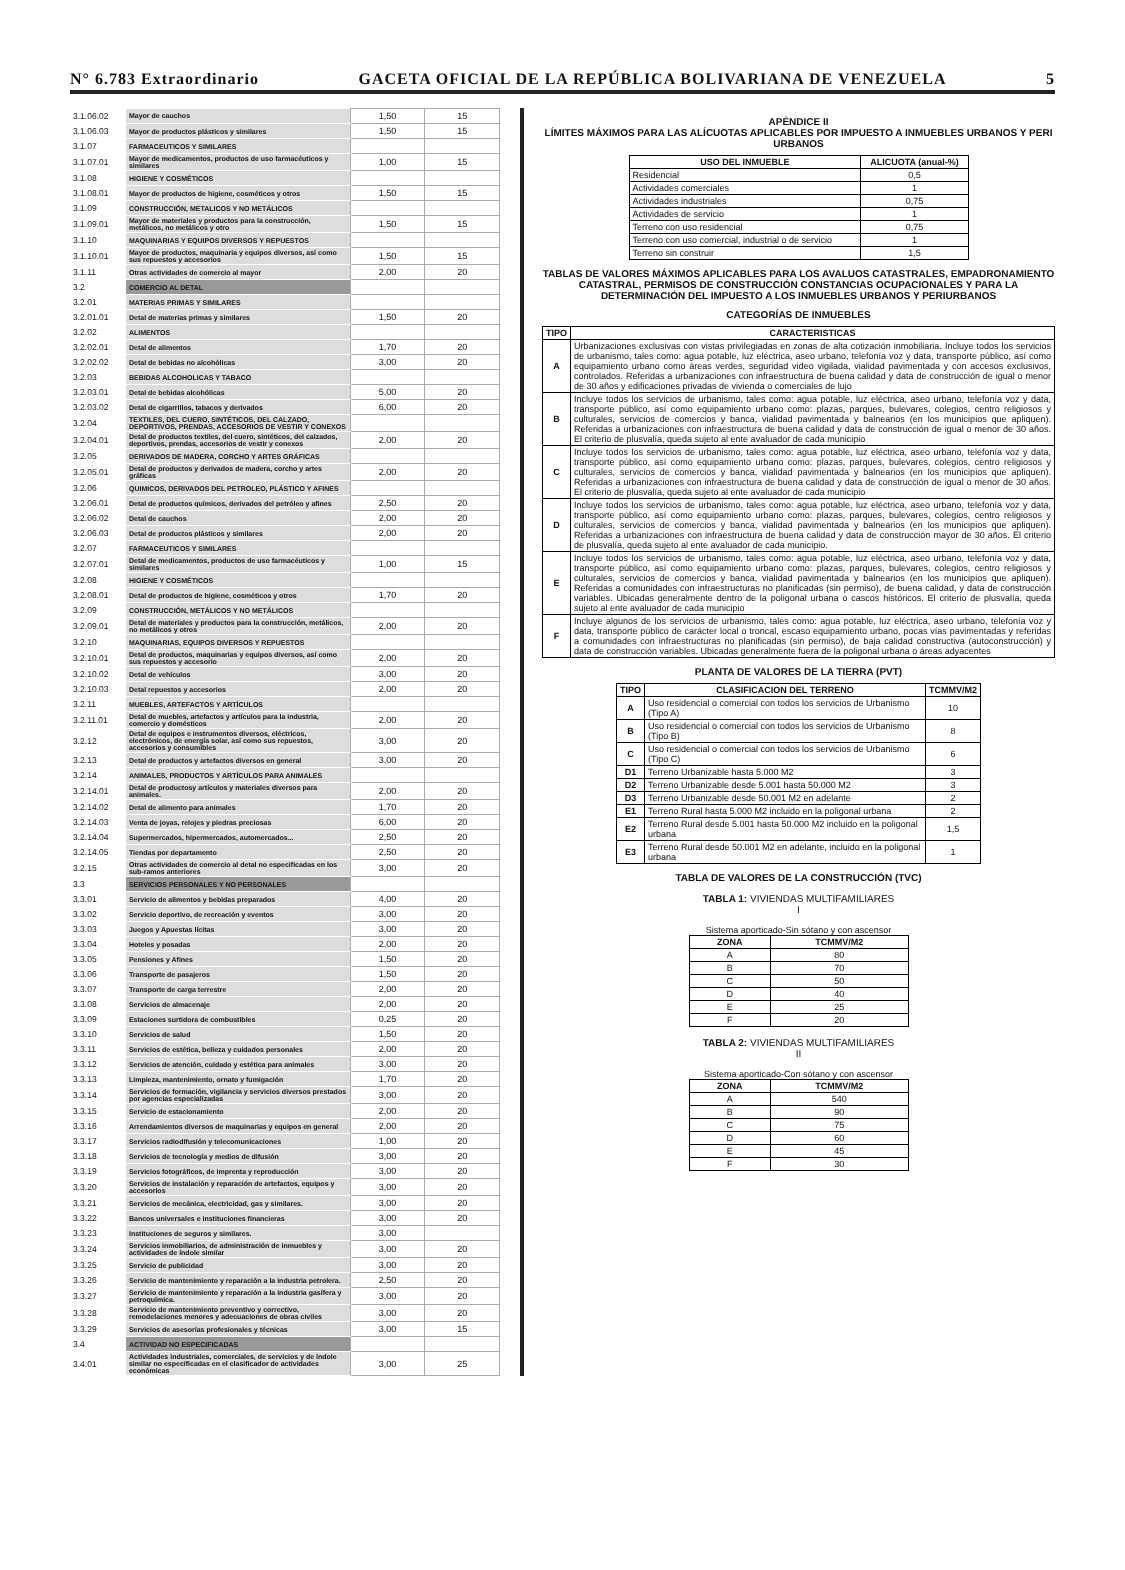N° 6.783 Extraordinario GACETA OFICIAL DE LA REPÚBLICA BOLIVARIANA DE VENEZUELA 5
| 3.1.06.02 | Mayor de cauchos | 1,50 | 15 |
| 3.1.06.03 | Mayor de productos plásticos y similares | 1,50 | 15 |
| 3.1.07 | FARMACEUTICOS Y SIMILARES | | |
| 3.1.07.01 | Mayor de medicamentos, productos de uso farmacéuticos y similares | 1,00 | 15 |
| 3.1.08 | HIGIENE Y COSMÉTICOS | | |
| 3.1.08.01 | Mayor de productos de higiene, cosméticos y otros | 1,50 | 15 |
| 3.1.09 | CONSTRUCCIÓN, METALICOS Y NO METÁLICOS | | |
| 3.1.09.01 | Mayor de materiales y productos para la construcción, metálicos, no metálicos y otro | 1,50 | 15 |
| 3.1.10 | MAQUINARIAS Y EQUIPOS DIVERSOS Y REPUESTOS | | |
| 3.1.10.01 | Mayor de productos, maquinaria y equipos diversos, así como sus repuestos y accesorios | 1,50 | 15 |
| 3.1.11 | Otras actividades de comercio al mayor | 2,00 | 20 |
| 3.2 | COMERCIO AL DETAL | | |
| 3.2.01 | MATERIAS PRIMAS Y SIMILARES | | |
| 3.2.01.01 | Detal de materias primas y similares | 1,50 | 20 |
| 3.2.02 | ALIMENTOS | | |
| 3.2.02.01 | Detal de alimentos | 1,70 | 20 |
| 3.2.02.02 | Detal de bebidas no alcohólicas | 3,00 | 20 |
| 3.2.03 | BEBIDAS ALCOHOLICAS Y TABACO | | |
| 3.2.03.01 | Detal de bebidas alcohólicas | 5,00 | 20 |
| 3.2.03.02 | Detal de cigarrillos, tabacos y derivados | 6,00 | 20 |
| 3.2.04 | TEXTILES, DEL CUERO, SINTÉTICOS, DEL CALZADO, DEPORTIVOS, PRENDAS, ACCESORIOS DE VESTIR Y CONEXOS | | |
| 3.2.04.01 | Detal de productos textiles, del cuero, sintéticos, del calzados, deportivos, prendas, accesorios de vestir y conexos | 2,00 | 20 |
| 3.2.05 | DERIVADOS DE MADERA, CORCHO Y ARTES GRÁFICAS | | |
| 3.2.05.01 | Detal de productos y derivados de madera, corcho y artes gráficas | 2,00 | 20 |
| 3.2.06 | QUIMICOS, DERIVADOS DEL PETROLEO, PLÁSTICO Y AFINES | | |
| 3.2.06.01 | Detal de productos químicos, derivados del petróleo y afines | 2,50 | 20 |
| 3.2.06.02 | Detal de cauchos | 2,00 | 20 |
| 3.2.06.03 | Detal de productos plásticos y similares | 2,00 | 20 |
| 3.2.07 | FARMACEUTICOS Y SIMILARES | | |
| 3.2.07.01 | Detal de medicamentos, productos de uso farmacéuticos y similares | 1,00 | 15 |
| 3.2.08 | HIGIENE Y COSMÉTICOS | | |
| 3.2.08.01 | Detal de productos de higiene, cosméticos y otros | 1,70 | 20 |
| 3.2.09 | CONSTRUCCIÓN, METÁLICOS Y NO METÁLICOS | | |
| 3.2.09.01 | Detal de materiales y productos para la construcción, metálicos, no metálicos y otros | 2,00 | 20 |
| 3.2.10 | MAQUINARIAS, EQUIPOS DIVERSOS Y REPUESTOS | | |
| 3.2.10.01 | Detal de productos, maquinarias y equipos diversos, así como sus repuestos y accesorio | 2,00 | 20 |
| 3.2.10.02 | Detal de vehículos | 3,00 | 20 |
| 3.2.10.03 | Detal repuestos y accesorios | 2,00 | 20 |
| 3.2.11 | MUEBLES, ARTEFACTOS Y ARTÍCULOS | | |
| 3.2.11.01 | Detal de muebles, artefactos y artículos para la industria, comercio y domésticos | 2,00 | 20 |
| 3.2.12 | Detal de equipos e instrumentos diversos, eléctricos, electrónicos, de energía solar, así como sus repuestos, accesorios y consumibles | 3,00 | 20 |
| 3.2.13 | Detal de productos y artefactos diversos en general | 3,00 | 20 |
| 3.2.14 | ANIMALES, PRODUCTOS Y ARTÍCULOS PARA ANIMALES | | |
| 3.2.14.01 | Detal de productosy artículos y materiales diversos para animales. | 2,00 | 20 |
| 3.2.14.02 | Detal de alimento para animales | 1,70 | 20 |
| 3.2.14.03 | Venta de joyas, relojes y piedras preciosas | 6,00 | 20 |
| 3.2.14.04 | Supermercados, hipermercados, automercados... | 2,50 | 20 |
| 3.2.14.05 | Tiendas por departamento | 2,50 | 20 |
| 3.2.15 | Otras actividades de comercio al detal no especificadas en los sub-ramos anteriores | 3,00 | 20 |
| 3.3 | SERVICIOS PERSONALES Y NO PERSONALES | | |
| 3.3.01 | Servicio de alimentos y bebidas preparados | 4,00 | 20 |
| 3.3.02 | Servicio deportivo, de recreación y eventos | 3,00 | 20 |
| 3.3.03 | Juegos y Apuestas lícitas | 3,00 | 20 |
| 3.3.04 | Hoteles y posadas | 2,00 | 20 |
| 3.3.05 | Pensiones y Afines | 1,50 | 20 |
| 3.3.06 | Transporte de pasajeros | 1,50 | 20 |
| 3.3.07 | Transporte de carga terrestre | 2,00 | 20 |
| 3.3.08 | Servicios de almacenaje | 2,00 | 20 |
| 3.3.09 | Estaciones surtidora de combustibles | 0,25 | 20 |
| 3.3.10 | Servicios de salud | 1,50 | 20 |
| 3.3.11 | Servicios de estética, belleza y cuidados personales | 2,00 | 20 |
| 3.3.12 | Servicios de atención, cuidado y estética para animales | 3,00 | 20 |
| 3.3.13 | Limpieza, mantenimiento, ornato y fumigación | 1,70 | 20 |
| 3.3.14 | Servicios de formación, vigilancia y servicios diversos prestados por agencias especializadas | 3,00 | 20 |
| 3.3.15 | Servicio de estacionamiento | 2,00 | 20 |
| 3.3.16 | Arrendamientos diversos de maquinarias y equipos en general | 2,00 | 20 |
| 3.3.17 | Servicios radiodifusión y telecomunicaciones | 1,00 | 20 |
| 3.3.18 | Servicios de tecnología y medios de difusión | 3,00 | 20 |
| 3.3.19 | Servicios fotográficos, de imprenta y reproducción | 3,00 | 20 |
| 3.3.20 | Servicios de instalación y reparación de artefactos, equipos y accesorios | 3,00 | 20 |
| 3.3.21 | Servicios de mecánica, electricidad, gas y similares. | 3,00 | 20 |
| 3.3.22 | Bancos universales e instituciones financieras | 3,00 | 20 |
| 3.3.23 | Instituciones de seguros y similares. | 3,00 | |
| 3.3.24 | Servicios inmobiliarios, de administración de inmuebles y actividades de índole similar | 3,00 | 20 |
| 3.3.25 | Servicio de publicidad | 3,00 | 20 |
| 3.3.26 | Servicio de mantenimiento y reparación a la industria petrolera. | 2,50 | 20 |
| 3.3.27 | Servicio de mantenimiento y reparación a la industria gasífera y petroquímica. | 3,00 | 20 |
| 3.3.28 | Servicio de mantenimiento preventivo y correctivo, remodelaciones menores y adecuaciones de obras civiles | 3,00 | 20 |
| 3.3.29 | Servicios de asesorías profesionales y técnicas | 3,00 | 15 |
| 3.4 | ACTIVIDAD NO ESPECIFICADAS | | |
| 3.4.01 | Actividades industriales, comerciales, de servicios y de índole similar no especificadas en el clasificador de actividades económicas | 3,00 | 25 |
APÉNDICE II
LÍMITES MÁXIMOS PARA LAS ALÍCUOTAS APLICABLES POR IMPUESTO A INMUEBLES URBANOS Y PERI URBANOS
| USO DEL INMUEBLE | ALICUOTA (anual-%) |
| --- | --- |
| Residencial | 0,5 |
| Actividades comerciales | 1 |
| Actividades industriales | 0,75 |
| Actividades de servicio | 1 |
| Terreno con uso residencial | 0,75 |
| Terreno con uso comercial, industrial o de servicio | 1 |
| Terreno sin construir | 1,5 |
TABLAS DE VALORES MÁXIMOS APLICABLES PARA LOS AVALUOS CATASTRALES, EMPADRONAMIENTO CATASTRAL, PERMISOS DE CONSTRUCCIÓN CONSTANCIAS OCUPACIONALES Y PARA LA DETERMINACIÓN DEL IMPUESTO A LOS INMUEBLES URBANOS Y PERIURBANOS
CATEGORÍAS DE INMUEBLES
| TIPO | CARACTERISTICAS |
| --- | --- |
| A | Urbanizaciones exclusivas con vistas privilegiadas en zonas de alta cotización inmobiliaria. Incluye todos los servicios de urbanismo, tales como: agua potable, luz eléctrica, aseo urbano, telefonía voz y data, transporte público, así como equipamiento urbano como áreas verdes, seguridad video vigilada, vialidad pavimentada y con accesos exclusivos, controlados. Referidas a urbanizaciones con infraestructura de buena calidad y data de construcción de igual o menor de 30 años y edificaciones privadas de vivienda o comerciales de lujo |
| B | Incluye todos los servicios de urbanismo, tales como: agua potable, luz eléctrica, aseo urbano, telefonía voz y data, transporte público, así como equipamiento urbano como: plazas, parques, bulevares, colegios, centro religiosos y culturales, servicios de comercios y banca, vialidad pavimentada y balnearios (en los municipios que apliquen). Referidas a urbanizaciones con infraestructura de buena calidad y data de construcción de igual o menor de 30 años. El criterio de plusvalía, queda sujeto al ente avaluador de cada municipio |
| C | Incluye todos los servicios de urbanismo, tales como: agua potable, luz eléctrica, aseo urbano, telefonía voz y data, transporte público, así como equipamiento urbano como: plazas, parques, bulevares, colegios, centro religiosos y culturales, servicios de comercios y banca, vialidad pavimentada y balnearios (en los municipios que apliquen). Referidas a urbanizaciones con infraestructura de buena calidad y data de construcción de igual o menor de 30 años. El criterio de plusvalía, queda sujeto al ente avaluador de cada municipio |
| D | Incluye todos los servicios de urbanismo, tales como: agua potable, luz eléctrica, aseo urbano, telefonía voz y data, transporte público, así como equipamiento urbano como: plazas, parques, bulevares, colegios, centro religiosos y culturales, servicios de comercios y banca, vialidad pavimentada y balnearios (en los municipios que apliquen). Referidas a urbanizaciones con infraestructura de buena calidad y data de construcción mayor de 30 años. El criterio de plusvalía, queda sujeto al ente avaluador de cada municipio. |
| E | Incluye todos los servicios de urbanismo, tales como: agua potable, luz eléctrica, aseo urbano, telefonía voz y data, transporte público, así como equipamiento urbano como: plazas, parques, bulevares, colegios, centro religiosos y culturales, servicios de comercios y banca, vialidad pavimentada y balnearios (en los municipios que apliquen). Referidas a comunidades con infraestructuras no planificadas (sin permiso), de buena calidad, y data de construcción variables. Ubicadas generalmente dentro de la poligonal urbana o cascos históricos. El criterio de plusvalía, queda sujeto al ente avaluador de cada municipio |
| F | Incluye algunos de los servicios de urbanismo, tales como: agua potable, luz eléctrica, aseo urbano, telefonía voz y data, transporte público de carácter local o troncal, escaso equipamiento urbano, pocas vías pavimentadas y referidas a comunidades con infraestructuras no planificadas (sin permiso), de baja calidad constructiva (autoconstrucción) y data de construcción variables. Ubicadas generalmente fuera de la poligonal urbana o áreas adyacentes |
PLANTA DE VALORES DE LA TIERRA (PVT)
| TIPO | CLASIFICACION DEL TERRENO | TCMMV/M2 |
| --- | --- | --- |
| A | Uso residencial o comercial con todos los servicios de Urbanismo (Tipo A) | 10 |
| B | Uso residencial o comercial con todos los servicios de Urbanismo (Tipo B) | 8 |
| C | Uso residencial o comercial con todos los servicios de Urbanismo (Tipo C) | 6 |
| D1 | Terreno Urbanizable hasta 5.000 M2 | 3 |
| D2 | Terreno Urbanizable desde 5.001 hasta 50.000 M2 | 3 |
| D3 | Terreno Urbanizable desde 50.001 M2 en adelante | 2 |
| E1 | Terreno Rural hasta 5.000 M2 incluido en la poligonal urbana | 2 |
| E2 | Terreno Rural desde 5.001 hasta 50.000 M2 incluido en la poligonal urbana | 1,5 |
| E3 | Terreno Rural desde 50.001 M2 en adelante, incluido en la poligonal urbana | 1 |
TABLA DE VALORES DE LA CONSTRUCCIÓN (TVC)
TABLA 1: VIVIENDAS MULTIFAMILIARES
I
Sistema aporticado-Sin sótano y con ascensor
| ZONA | TCMMV/M2 |
| --- | --- |
| A | 80 |
| B | 70 |
| C | 50 |
| D | 40 |
| E | 25 |
| F | 20 |
TABLA 2: VIVIENDAS MULTIFAMILIARES
II
Sistema aporticado-Con sótano y con ascensor
| ZONA | TCMMV/M2 |
| --- | --- |
| A | 540 |
| B | 90 |
| C | 75 |
| D | 60 |
| E | 45 |
| F | 30 |